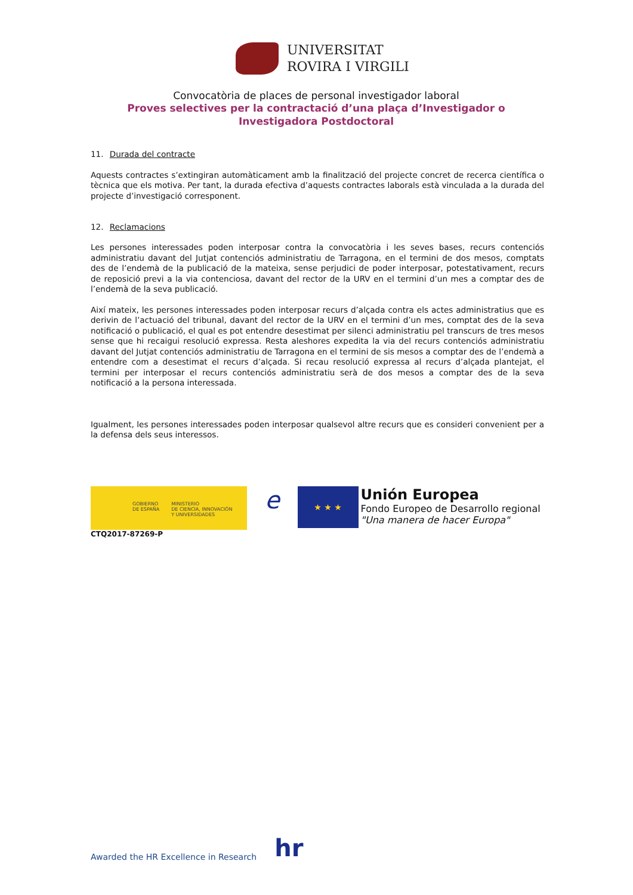UNIVERSITAT
ROVIRA I VIRGILI
Convocatòria de places de personal investigador laboral
Proves selectives per la contractació d’una plaça d’Investigador o Investigadora Postdoctoral
11. Durada del contracte
Aquests contractes s’extingiran automàticament amb la finalització del projecte concret de recerca científica o tècnica que els motiva. Per tant, la durada efectiva d’aquests contractes laborals està vinculada a la durada del projecte d’investigació corresponent.
12. Reclamacions
Les persones interessades poden interposar contra la convocatòria i les seves bases, recurs contenciós administratiu davant del Jutjat contenciós administratiu de Tarragona, en el termini de dos mesos, comptats des de l’endemà de la publicació de la mateixa, sense perjudici de poder interposar, potestativament, recurs de reposició previ a la via contenciosa, davant del rector de la URV en el termini d’un mes a comptar des de l’endemà de la seva publicació.
Així mateix, les persones interessades poden interposar recurs d’alçada contra els actes administratius que es derivin de l’actuació del tribunal, davant del rector de la URV en el termini d’un mes, comptat des de la seva notificació o publicació, el qual es pot entendre desestimat per silenci administratiu pel transcurs de tres mesos sense que hi recaigui resolució expressa. Resta aleshores expedita la via del recurs contenciós administratiu davant del Jutjat contenciós administratiu de Tarragona en el termini de sis mesos a comptar des de l’endemà a entendre com a desestimat el recurs d’alçada. Si recau resolució expressa al recurs d’alçada plantejat, el termini per interposar el recurs contenciós administratiu serà de dos mesos a comptar des de la seva notificació a la persona interessada.
Igualment, les persones interessades poden interposar qualsevol altre recurs que es consideri convenient per a la defensa dels seus interessos.
GOBIERNO
DE ESPAÑA
MINISTERIO
DE CIENCIA, INNOVACIÓN
Y UNIVERSIDADES
e
★ ★ ★
Unión Europea
Fondo Europeo de Desarrollo regional
"Una manera de hacer Europa"
CTQ2017-87269-P
Awarded the HR Excellence in Research hr